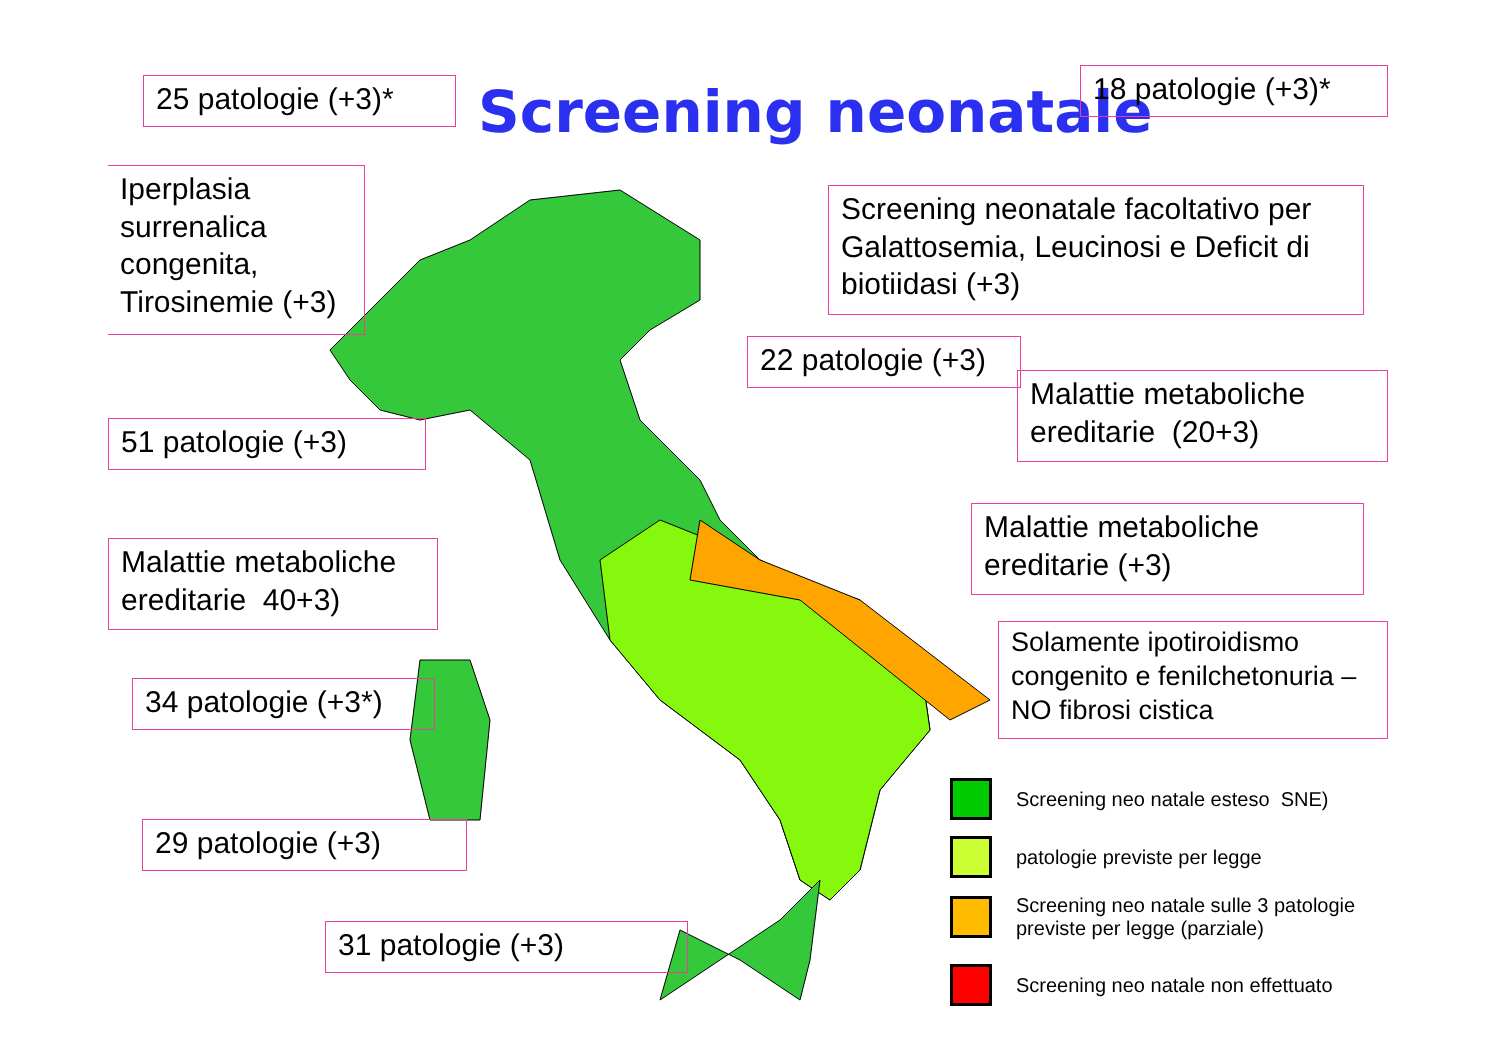Screening neonatale
25 patologie (+3)*
18 patologie (+3)*
Iperplasia surrenalica congenita, Tirosinemie (+3)
Screening neonatale facoltativo per Galattosemia, Leucinosi e Deficit di biotiidasi (+3)
22 patologie (+3)
Malattie metaboliche ereditarie (20+3)
51 patologie (+3)
Malattie metaboliche ereditarie (+3)
Malattie metaboliche ereditarie 40+3)
Solamente ipotiroidismo congenito e fenilchetonuria – NO fibrosi cistica
34 patologie (+3*)
29 patologie (+3)
31 patologie (+3)
Screening neo natale esteso SNE)
patologie previste per legge
Screening neo natale sulle 3 patologie
previste per legge (parziale)
Screening neo natale non effettuato